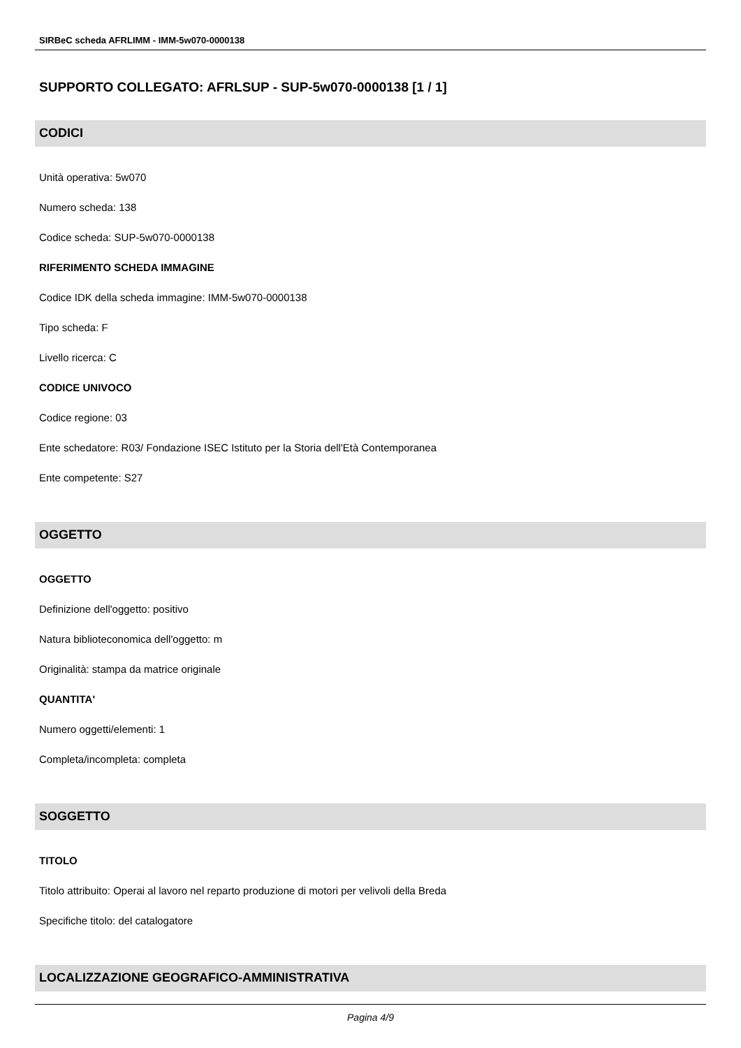SIRBeC scheda AFRLIMM - IMM-5w070-0000138
SUPPORTO COLLEGATO: AFRLSUP - SUP-5w070-0000138 [1 / 1]
CODICI
Unità operativa: 5w070
Numero scheda: 138
Codice scheda: SUP-5w070-0000138
RIFERIMENTO SCHEDA IMMAGINE
Codice IDK della scheda immagine: IMM-5w070-0000138
Tipo scheda: F
Livello ricerca: C
CODICE UNIVOCO
Codice regione: 03
Ente schedatore: R03/ Fondazione ISEC Istituto per la Storia dell'Età Contemporanea
Ente competente: S27
OGGETTO
OGGETTO
Definizione dell'oggetto: positivo
Natura biblioteconomica dell'oggetto: m
Originalità: stampa da matrice originale
QUANTITA'
Numero oggetti/elementi: 1
Completa/incompleta: completa
SOGGETTO
TITOLO
Titolo attribuito: Operai al lavoro nel reparto produzione di motori per velivoli della Breda
Specifiche titolo: del catalogatore
LOCALIZZAZIONE GEOGRAFICO-AMMINISTRATIVA
Pagina 4/9